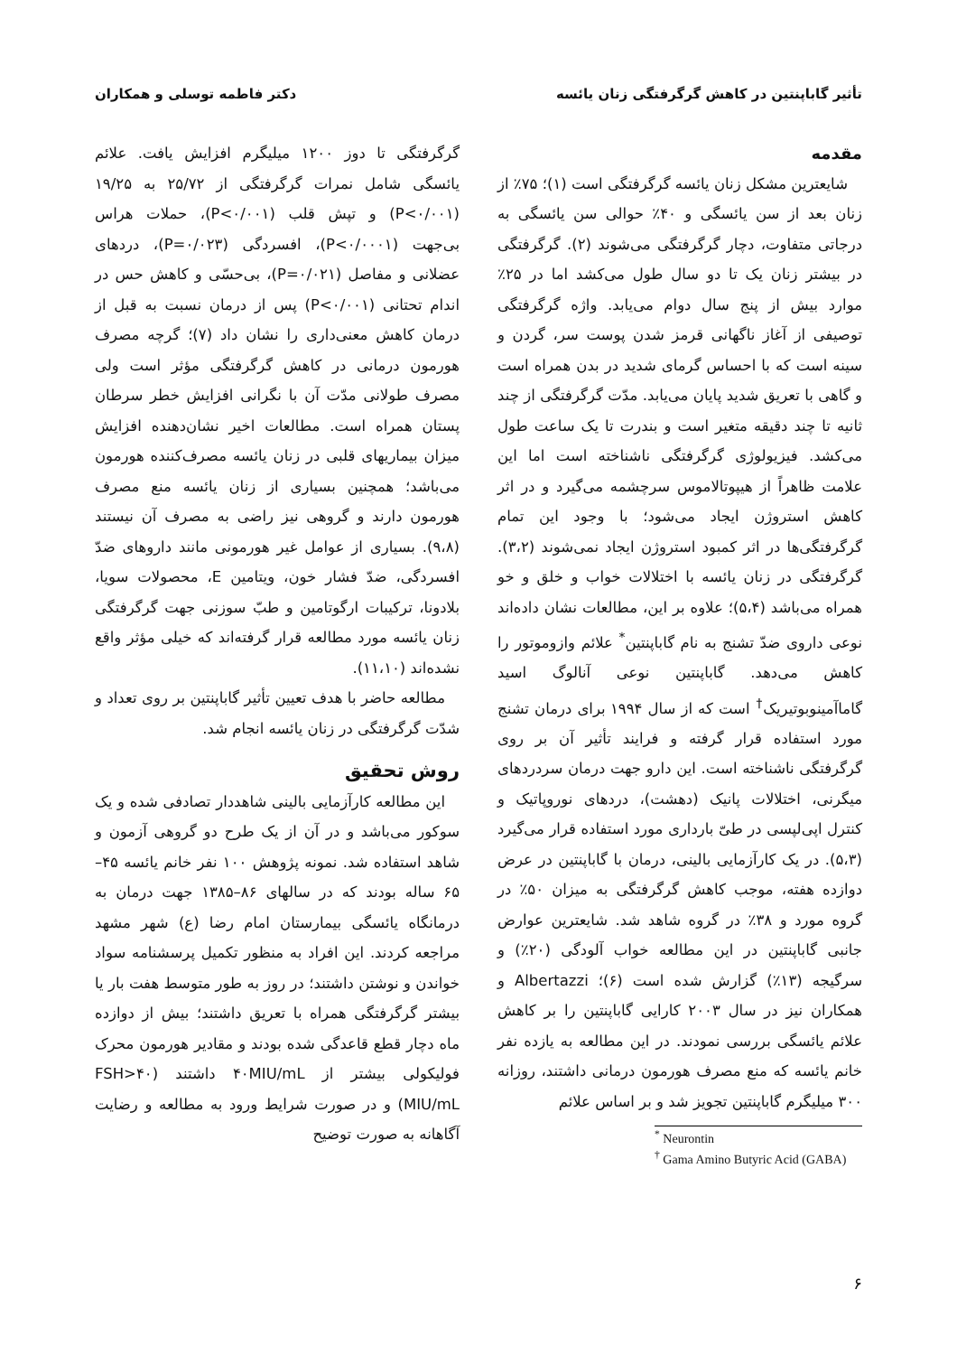تأثیر گاباپنتین در کاهش گرگرفتگی زنان یائسه دکتر فاطمه توسلی و همکاران
مقدمه
شایعترین مشکل زنان یائسه گرگرفتگی است (۱)؛ ۷۵٪ از زنان بعد از سن یائسگی و ۴۰٪ حوالی سن یائسگی به درجاتی متفاوت، دچار گرگرفتگی می‌شوند (۲). گرگرفتگی در بیشتر زنان یک تا دو سال طول می‌کشد اما در ۲۵٪ موارد بیش از پنج سال دوام می‌یابد. واژه گرگرفتگی توصیفی از آغاز ناگهانی قرمز شدن پوست سر، گردن و سینه است که با احساس گرمای شدید در بدن همراه است و گاهی با تعریق شدید پایان می‌یابد. مدّت گرگرفتگی از چند ثانیه تا چند دقیقه متغیر است و بندرت تا یک ساعت طول می‌کشد. فیزیولوژی گرگرفتگی ناشناخته است اما این علامت ظاهراً از هیپوتالاموس سرچشمه می‌گیرد و در اثر کاهش استروژن ایجاد می‌شود؛ با وجود این تمام گرگرفتگی‌ها در اثر کمبود استروژن ایجاد نمی‌شوند (۳،۲). گرگرفتگی در زنان یائسه با اختلالات خواب و خلق و خو همراه می‌باشد (۵،۴)؛ علاوه بر این، مطالعات نشان داده‌اند نوعی داروی ضدّ تشنج به نام گاباپنتین<sup>*</sup> علائم وازوموتور را کاهش می‌دهد. گاباپنتین نوعی آنالوگ اسید گاماآمینوبوتیریک<sup>†</sup> است که از سال ۱۹۹۴ برای درمان تشنج مورد استفاده قرار گرفته و فرایند تأثیر آن بر روی گرگرفتگی ناشناخته است. این دارو جهت درمان سردردهای میگرنی، اختلالات پانیک (دهشت)، دردهای نوروپاتیک و کنترل اپی‌لپسی در طیّ بارداری مورد استفاده قرار می‌گیرد (۵،۳). در یک کارآزمایی بالینی، درمان با گاباپنتین در عرض دوازده هفته، موجب کاهش گرگرفتگی به میزان ۵۰٪ در گروه مورد و ۳۸٪ در گروه شاهد شد. شایعترین عوارض جانبی گاباپنتین در این مطالعه خواب آلودگی (۲۰٪) و سرگیجه (۱۳٪) گزارش شده است (۶)؛ Albertazzi و همکاران نیز در سال ۲۰۰۳ کارایی گاباپنتین را بر کاهش علائم یائسگی بررسی نمودند. در این مطالعه به یازده نفر خانم یائسه که منع مصرف هورمون درمانی داشتند، روزانه ۳۰۰ میلیگرم گاباپنتین تجویز شد و بر اساس علائم
<sup>*</sup> Neurontin
<sup>†</sup> Gama Amino Butyric Acid (GABA)
گرگرفتگی تا دوز ۱۲۰۰ میلیگرم افزایش یافت. علائم یائسگی شامل نمرات گرگرفتگی از ۲۵/۷۲ به ۱۹/۲۵ (P<۰/۰۰۱) و تپش قلب (P<۰/۰۰۱)، حملات هراس بی‌جهت (P<۰/۰۰۰۱)، افسردگی (P=۰/۰۲۳)، دردهای عضلانی و مفاصل (P=۰/۰۲۱)، بی‌حسّی و کاهش حس در اندام تحتانی (P<۰/۰۰۱) پس از درمان نسبت به قبل از درمان کاهش معنی‌داری را نشان داد (۷)؛ گرچه مصرف هورمون درمانی در کاهش گرگرفتگی مؤثر است ولی مصرف طولانی مدّت آن با نگرانی افزایش خطر سرطان پستان همراه است. مطالعات اخیر نشان‌دهنده افزایش میزان بیماریهای قلبی در زنان یائسه مصرف‌کننده هورمون می‌باشد؛ همچنین بسیاری از زنان یائسه منع مصرف هورمون دارند و گروهی نیز راضی به مصرف آن نیستند (۹،۸). بسیاری از عوامل غیر هورمونی مانند داروهای ضدّ افسردگی، ضدّ فشار خون، ویتامین E، محصولات سویا، بلادونا، ترکیبات ارگوتامین و طبّ سوزنی جهت گرگرفتگی زنان یائسه مورد مطالعه قرار گرفته‌اند که خیلی مؤثر واقع نشده‌اند (۱۱،۱۰).
مطالعه حاضر با هدف تعیین تأثیر گاباپنتین بر روی تعداد و شدّت گرگرفتگی در زنان یائسه انجام شد.
روش تحقیق
این مطالعه کارآزمایی بالینی شاهددار تصادفی شده و یک سوکور می‌باشد و در آن از یک طرح دو گروهی آزمون و شاهد استفاده شد. نمونه پژوهش ۱۰۰ نفر خانم یائسه ۴۵–۶۵ ساله بودند که در سالهای ۸۶–۱۳۸۵ جهت درمان به درمانگاه یائسگی بیمارستان امام رضا (ع) شهر مشهد مراجعه کردند. این افراد به منظور تکمیل پرسشنامه سواد خواندن و نوشتن داشتند؛ در روز به طور متوسط هفت بار یا بیشتر گرگرفتگی همراه با تعریق داشتند؛ بیش از دوازده ماه دچار قطع قاعدگی شده بودند و مقادیر هورمون محرک فولیکولی بیشتر از ۴۰MIU/mL داشتند (FSH>۴۰ MIU/mL) و در صورت شرایط ورود به مطالعه و رضایت آگاهانه به صورت توضیح
۶